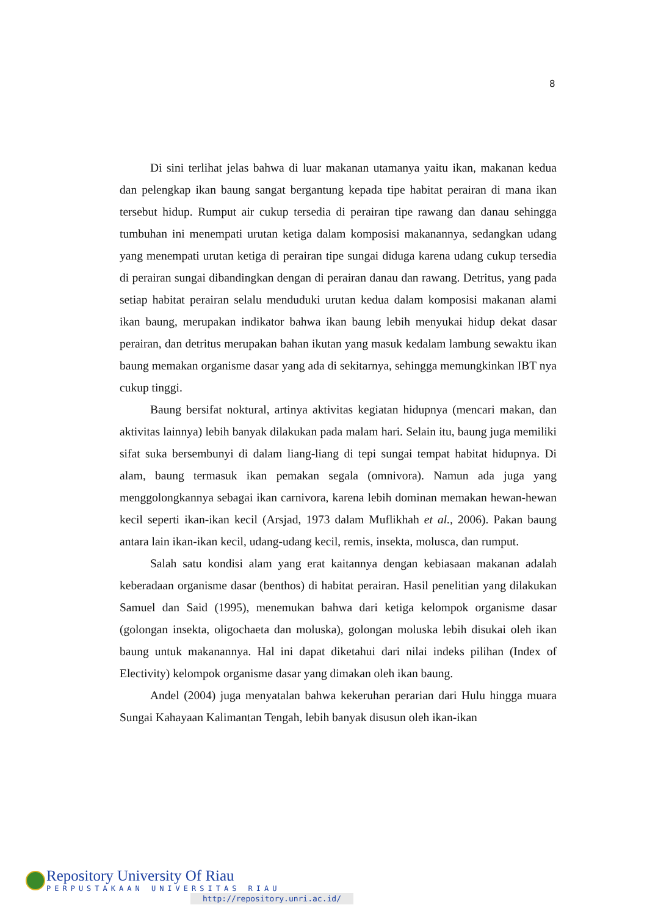8
Di sini terlihat jelas bahwa di luar makanan utamanya yaitu ikan, makanan kedua dan pelengkap ikan baung sangat bergantung kepada tipe habitat perairan di mana ikan tersebut hidup. Rumput air cukup tersedia di perairan tipe rawang dan danau sehingga tumbuhan ini menempati urutan ketiga dalam komposisi makanannya, sedangkan udang yang menempati urutan ketiga di perairan tipe sungai diduga karena udang cukup tersedia di perairan sungai dibandingkan dengan di perairan danau dan rawang. Detritus, yang pada setiap habitat perairan selalu menduduki urutan kedua dalam komposisi makanan alami ikan baung, merupakan indikator bahwa ikan baung lebih menyukai hidup dekat dasar perairan, dan detritus merupakan bahan ikutan yang masuk kedalam lambung sewaktu ikan baung memakan organisme dasar yang ada di sekitarnya, sehingga memungkinkan IBT nya cukup tinggi.
Baung bersifat noktural, artinya aktivitas kegiatan hidupnya (mencari makan, dan aktivitas lainnya) lebih banyak dilakukan pada malam hari. Selain itu, baung juga memiliki sifat suka bersembunyi di dalam liang-liang di tepi sungai tempat habitat hidupnya. Di alam, baung termasuk ikan pemakan segala (omnivora). Namun ada juga yang menggolongkannya sebagai ikan carnivora, karena lebih dominan memakan hewan-hewan kecil seperti ikan-ikan kecil (Arsjad, 1973 dalam Muflikhah et al., 2006). Pakan baung antara lain ikan-ikan kecil, udang-udang kecil, remis, insekta, molusca, dan rumput.
Salah satu kondisi alam yang erat kaitannya dengan kebiasaan makanan adalah keberadaan organisme dasar (benthos) di habitat perairan. Hasil penelitian yang dilakukan Samuel dan Said (1995), menemukan bahwa dari ketiga kelompok organisme dasar (golongan insekta, oligochaeta dan moluska), golongan moluska lebih disukai oleh ikan baung untuk makanannya. Hal ini dapat diketahui dari nilai indeks pilihan (Index of Electivity) kelompok organisme dasar yang dimakan oleh ikan baung.
Andel (2004) juga menyatalan bahwa kekeruhan perarian dari Hulu hingga muara Sungai Kahayaan Kalimantan Tengah, lebih banyak disusun oleh ikan-ikan
Repository University Of Riau
PERPUSTAKAAN UNIVERSITAS RIAU
http://repository.unri.ac.id/